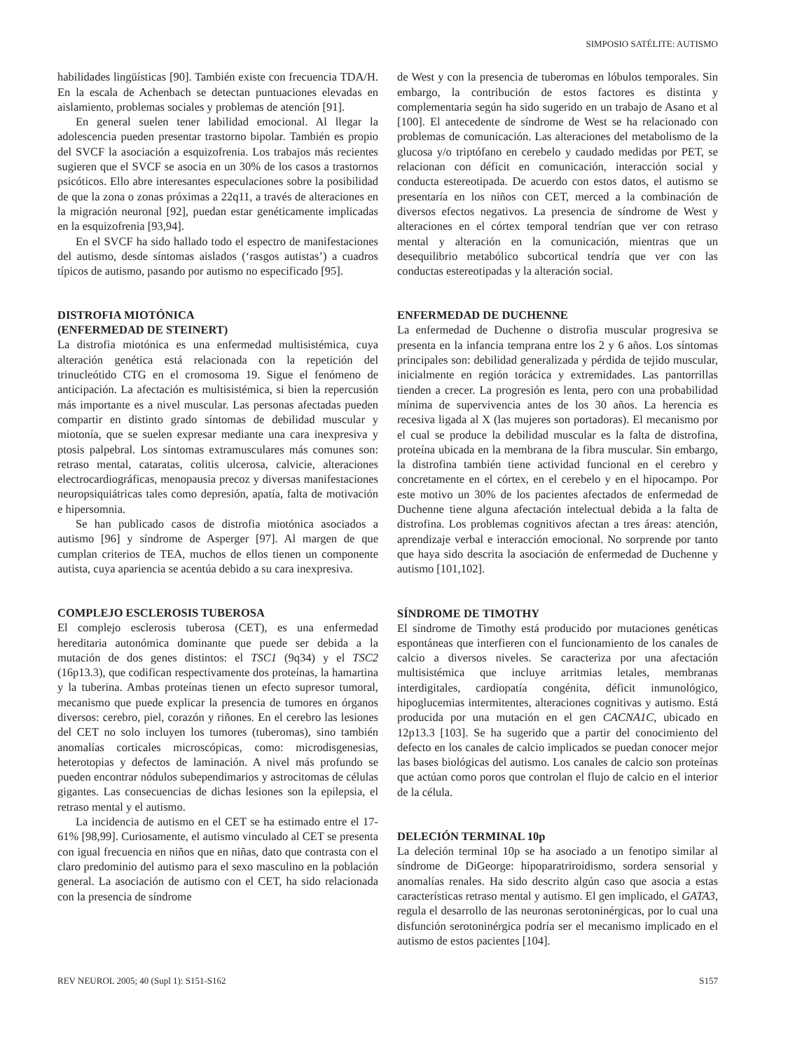SIMPOSIO SATÉLITE: AUTISMO
habilidades lingüísticas [90]. También existe con frecuencia TDA/H. En la escala de Achenbach se detectan puntuaciones elevadas en aislamiento, problemas sociales y problemas de atención [91].
En general suelen tener labilidad emocional. Al llegar la adolescencia pueden presentar trastorno bipolar. También es propio del SVCF la asociación a esquizofrenia. Los trabajos más recientes sugieren que el SVCF se asocia en un 30% de los casos a trastornos psicóticos. Ello abre interesantes especulaciones sobre la posibilidad de que la zona o zonas próximas a 22q11, a través de alteraciones en la migración neuronal [92], puedan estar genéticamente implicadas en la esquizofrenia [93,94].
En el SVCF ha sido hallado todo el espectro de manifestaciones del autismo, desde síntomas aislados (‘rasgos autistas’) a cuadros típicos de autismo, pasando por autismo no especificado [95].
DISTROFIA MIOTÓNICA
(ENFERMEDAD DE STEINERT)
La distrofia miotónica es una enfermedad multisistémica, cuya alteración genética está relacionada con la repetición del trinucleótido CTG en el cromosoma 19. Sigue el fenómeno de anticipación. La afectación es multisistémica, si bien la repercusión más importante es a nivel muscular. Las personas afectadas pueden compartir en distinto grado síntomas de debilidad muscular y miotonía, que se suelen expresar mediante una cara inexpresiva y ptosis palpebral. Los síntomas extramusculares más comunes son: retraso mental, cataratas, colitis ulcerosa, calvicie, alteraciones electrocardiográficas, menopausia precoz y diversas manifestaciones neuropsiquiátricas tales como depresión, apatía, falta de motivación e hipersomnia.
Se han publicado casos de distrofia miotónica asociados a autismo [96] y síndrome de Asperger [97]. Al margen de que cumplan criterios de TEA, muchos de ellos tienen un componente autista, cuya apariencia se acentúa debido a su cara inexpresiva.
COMPLEJO ESCLEROSIS TUBEROSA
El complejo esclerosis tuberosa (CET), es una enfermedad hereditaria autonómica dominante que puede ser debida a la mutación de dos genes distintos: el TSC1 (9q34) y el TSC2 (16p13.3), que codifican respectivamente dos proteínas, la hamartina y la tuberina. Ambas proteínas tienen un efecto supresor tumoral, mecanismo que puede explicar la presencia de tumores en órganos diversos: cerebro, piel, corazón y riñones. En el cerebro las lesiones del CET no solo incluyen los tumores (tuberomas), sino también anomalías corticales microscópicas, como: microdisgenesias, heterotopias y defectos de laminación. A nivel más profundo se pueden encontrar nódulos subependimarios y astrocitomas de células gigantes. Las consecuencias de dichas lesiones son la epilepsia, el retraso mental y el autismo.
La incidencia de autismo en el CET se ha estimado entre el 17-61% [98,99]. Curiosamente, el autismo vinculado al CET se presenta con igual frecuencia en niños que en niñas, dato que contrasta con el claro predominio del autismo para el sexo masculino en la población general. La asociación de autismo con el CET, ha sido relacionada con la presencia de síndrome
de West y con la presencia de tuberomas en lóbulos temporales. Sin embargo, la contribución de estos factores es distinta y complementaria según ha sido sugerido en un trabajo de Asano et al [100]. El antecedente de síndrome de West se ha relacionado con problemas de comunicación. Las alteraciones del metabolismo de la glucosa y/o triptófano en cerebelo y caudado medidas por PET, se relacionan con déficit en comunicación, interacción social y conducta estereotipada. De acuerdo con estos datos, el autismo se presentaría en los niños con CET, merced a la combinación de diversos efectos negativos. La presencia de síndrome de West y alteraciones en el córtex temporal tendrían que ver con retraso mental y alteración en la comunicación, mientras que un desequilibrio metabólico subcortical tendría que ver con las conductas estereotipadas y la alteración social.
ENFERMEDAD DE DUCHENNE
La enfermedad de Duchenne o distrofia muscular progresiva se presenta en la infancia temprana entre los 2 y 6 años. Los síntomas principales son: debilidad generalizada y pérdida de tejido muscular, inicialmente en región torácica y extremidades. Las pantorrillas tienden a crecer. La progresión es lenta, pero con una probabilidad mínima de supervivencia antes de los 30 años. La herencia es recesiva ligada al X (las mujeres son portadoras). El mecanismo por el cual se produce la debilidad muscular es la falta de distrofina, proteína ubicada en la membrana de la fibra muscular. Sin embargo, la distrofina también tiene actividad funcional en el cerebro y concretamente en el córtex, en el cerebelo y en el hipocampo. Por este motivo un 30% de los pacientes afectados de enfermedad de Duchenne tiene alguna afectación intelectual debida a la falta de distrofina. Los problemas cognitivos afectan a tres áreas: atención, aprendizaje verbal e interacción emocional. No sorprende por tanto que haya sido descrita la asociación de enfermedad de Duchenne y autismo [101,102].
SÍNDROME DE TIMOTHY
El síndrome de Timothy está producido por mutaciones genéticas espontáneas que interfieren con el funcionamiento de los canales de calcio a diversos niveles. Se caracteriza por una afectación multisistémica que incluye arritmias letales, membranas interdigitales, cardiopatía congénita, déficit inmunológico, hipoglucemias intermitentes, alteraciones cognitivas y autismo. Está producida por una mutación en el gen CACNA1C, ubicado en 12p13.3 [103]. Se ha sugerido que a partir del conocimiento del defecto en los canales de calcio implicados se puedan conocer mejor las bases biológicas del autismo. Los canales de calcio son proteínas que actúan como poros que controlan el flujo de calcio en el interior de la célula.
DELECIÓN TERMINAL 10p
La deleción terminal 10p se ha asociado a un fenotipo similar al síndrome de DiGeorge: hipoparatriroidismo, sordera sensorial y anomalías renales. Ha sido descrito algún caso que asocia a estas características retraso mental y autismo. El gen implicado, el GATA3, regula el desarrollo de las neuronas serotoninérgicas, por lo cual una disfunción serotoninérgica podría ser el mecanismo implicado en el autismo de estos pacientes [104].
REV NEUROL 2005; 40 (Supl 1): S151-S162 S157